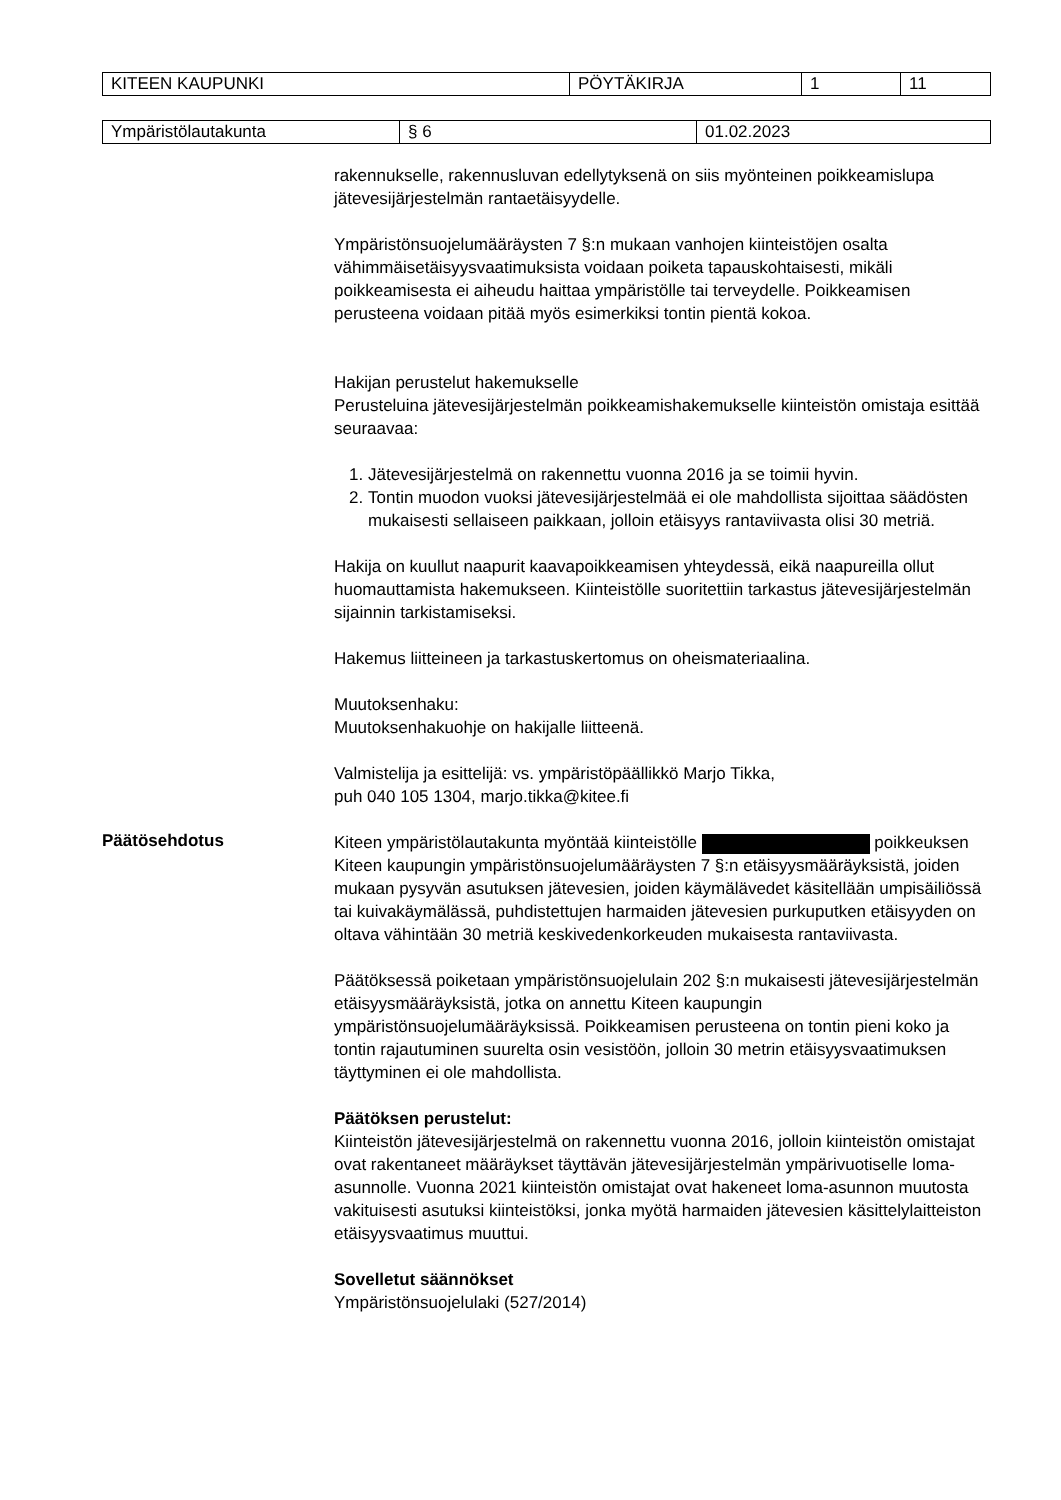| KITEEN KAUPUNKI | PÖYTÄKIRJA | 1 | 11 |
| Ympäristölautakunta | § 6 | 01.02.2023 |
rakennukselle, rakennusluvan edellytyksenä on siis myönteinen poikkeamislupa jätevesijärjestelmän rantaetäisyydelle.
Ympäristönsuojelumääräysten 7 §:n mukaan vanhojen kiinteistöjen osalta vähimmäisetäisyysvaatimuksista voidaan poiketa tapauskohtaisesti, mikäli poikkeamisesta ei aiheudu haittaa ympäristölle tai terveydelle. Poikkeamisen perusteena voidaan pitää myös esimerkiksi tontin pientä kokoa.
Hakijan perustelut hakemukselle
Perusteluina jätevesijärjestelmän poikkeamishakemukselle kiinteistön omistaja esittää seuraavaa:
1. Jätevesijärjestelmä on rakennettu vuonna 2016 ja se toimii hyvin.
2. Tontin muodon vuoksi jätevesijärjestelmää ei ole mahdollista sijoittaa säädösten mukaisesti sellaiseen paikkaan, jolloin etäisyys rantaviivasta olisi 30 metriä.
Hakija on kuullut naapurit kaavapoikkeamisen yhteydessä, eikä naapureilla ollut huomauttamista hakemukseen. Kiinteistölle suoritettiin tarkastus jätevesijärjestelmän sijainnin tarkistamiseksi.
Hakemus liitteineen ja tarkastuskertomus on oheismateriaalina.
Muutoksenhaku:
Muutoksenhakuohje on hakijalle liitteenä.
Valmistelija ja esittelijä: vs. ympäristöpäällikkö Marjo Tikka,
puh 040 105 1304, marjo.tikka@kitee.fi
Päätösehdotus
Kiteen ympäristölautakunta myöntää kiinteistölle poikkeuksen Kiteen kaupungin ympäristönsuojelumääräysten 7 §:n etäisyysmääräyksistä, joiden mukaan pysyvän asutuksen jätevesien, joiden käymälävedet käsitellään umpisäiliössä tai kuivakäymälässä, puhdistettujen harmaiden jätevesien purkuputken etäisyyden on oltava vähintään 30 metriä keskivedenkorkeuden mukaisesta rantaviivasta.
Päätöksessä poiketaan ympäristönsuojelulain 202 §:n mukaisesti jätevesijärjestelmän etäisyysmääräyksistä, jotka on annettu Kiteen kaupungin ympäristönsuojelumääräyksissä. Poikkeamisen perusteena on tontin pieni koko ja tontin rajautuminen suurelta osin vesistöön, jolloin 30 metrin etäisyysvaatimuksen täyttyminen ei ole mahdollista.
Päätöksen perustelut:
Kiinteistön jätevesijärjestelmä on rakennettu vuonna 2016, jolloin kiinteistön omistajat ovat rakentaneet määräykset täyttävän jätevesijärjestelmän ympärivuotiselle loma-asunnolle. Vuonna 2021 kiinteistön omistajat ovat hakeneet loma-asunnon muutosta vakituisesti asutuksi kiinteistöksi, jonka myötä harmaiden jätevesien käsittelylaitteiston etäisyysvaatimus muuttui.
Sovelletut säännökset
Ympäristönsuojelulaki (527/2014)